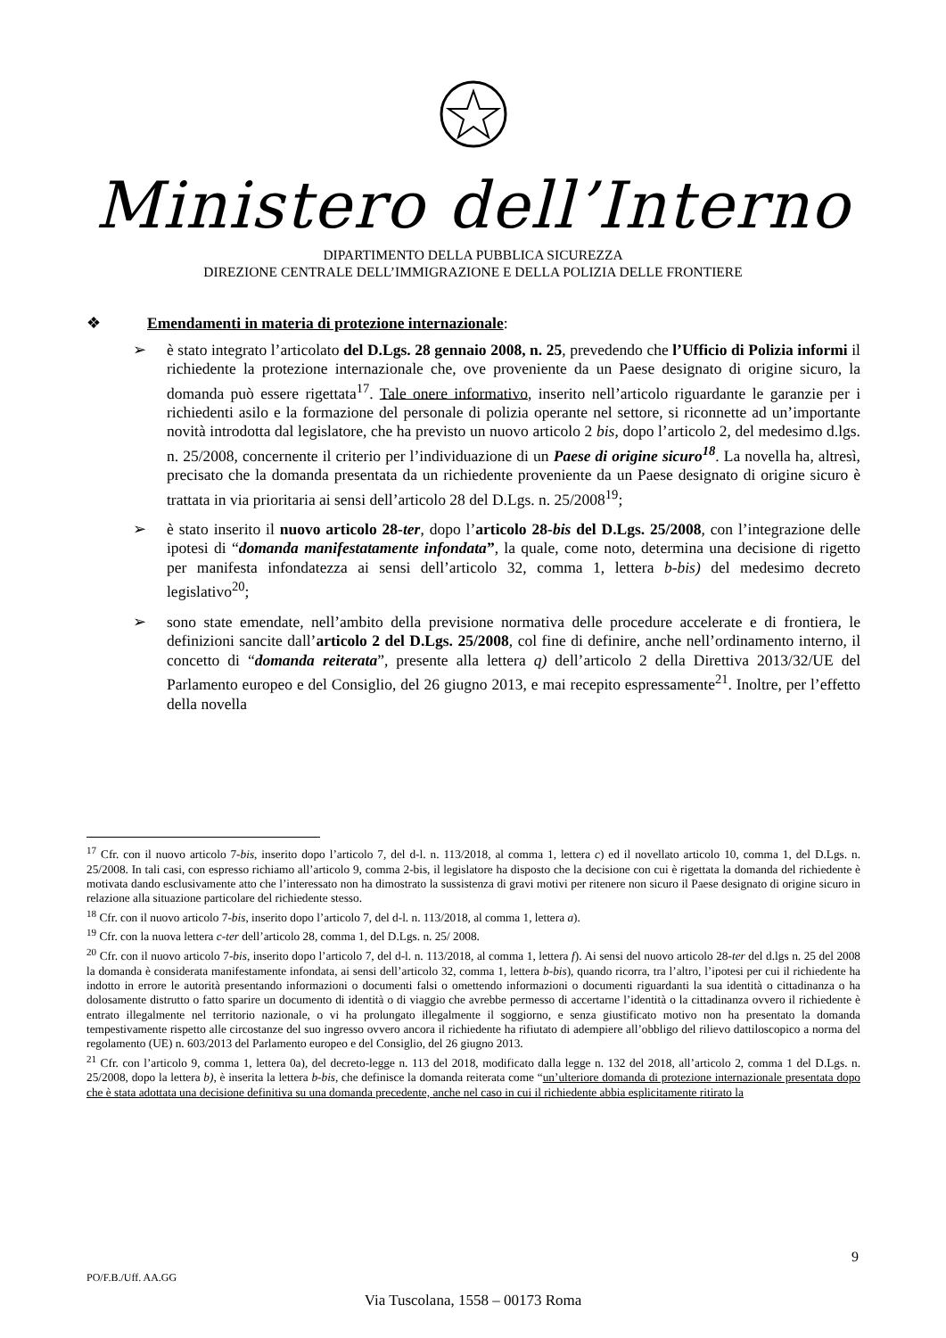Ministero dell’Interno
DIPARTIMENTO DELLA PUBBLICA SICUREZZA
DIREZIONE CENTRALE DELL’IMMIGRAZIONE E DELLA POLIZIA DELLE FRONTIERE
❖ Emendamenti in materia di protezione internazionale:
➢ è stato integrato l’articolato del D.Lgs. 28 gennaio 2008, n. 25, prevedendo che l’Ufficio di Polizia informi il richiedente la protezione internazionale che, ove proveniente da un Paese designato di origine sicuro, la domanda può essere rigettata<sup>17</sup>. Tale onere informativo, inserito nell’articolo riguardante le garanzie per i richiedenti asilo e la formazione del personale di polizia operante nel settore, si riconnette ad un’importante novità introdotta dal legislatore, che ha previsto un nuovo articolo 2 bis, dopo l’articolo 2, del medesimo d.lgs. n. 25/2008, concernente il criterio per l’individuazione di un Paese di origine sicuro<sup>18</sup>. La novella ha, altresì, precisato che la domanda presentata da un richiedente proveniente da un Paese designato di origine sicuro è trattata in via prioritaria ai sensi dell’articolo 28 del D.Lgs. n. 25/2008<sup>19</sup>;
➢ è stato inserito il nuovo articolo 28-ter, dopo l’articolo 28-bis del D.Lgs. 25/2008, con l’integrazione delle ipotesi di “domanda manifestatamente infondata”, la quale, come noto, determina una decisione di rigetto per manifesta infondatezza ai sensi dell’articolo 32, comma 1, lettera b-bis) del medesimo decreto legislativo<sup>20</sup>;
➢ sono state emendate, nell’ambito della previsione normativa delle procedure accelerate e di frontiera, le definizioni sancite dall’articolo 2 del D.Lgs. 25/2008, col fine di definire, anche nell’ordinamento interno, il concetto di “domanda reiterata”, presente alla lettera q) dell’articolo 2 della Direttiva 2013/32/UE del Parlamento europeo e del Consiglio, del 26 giugno 2013, e mai recepito espressamente<sup>21</sup>. Inoltre, per l’effetto della novella
<sup>17</sup> Cfr. con il nuovo articolo 7-bis, inserito dopo l’articolo 7, del d-l. n. 113/2018, al comma 1, lettera c) ed il novellato articolo 10, comma 1, del D.Lgs. n. 25/2008. In tali casi, con espresso richiamo all’articolo 9, comma 2-bis, il legislatore ha disposto che la decisione con cui è rigettata la domanda del richiedente è motivata dando esclusivamente atto che l’interessato non ha dimostrato la sussistenza di gravi motivi per ritenere non sicuro il Paese designato di origine sicuro in relazione alla situazione particolare del richiedente stesso.
<sup>18</sup> Cfr. con il nuovo articolo 7-bis, inserito dopo l’articolo 7, del d-l. n. 113/2018, al comma 1, lettera a).
<sup>19</sup> Cfr. con la nuova lettera c-ter dell’articolo 28, comma 1, del D.Lgs. n. 25/ 2008.
<sup>20</sup> Cfr. con il nuovo articolo 7-bis, inserito dopo l’articolo 7, del d-l. n. 113/2018, al comma 1, lettera f). Ai sensi del nuovo articolo 28-ter del d.lgs n. 25 del 2008 la domanda è considerata manifestamente infondata, ai sensi dell’articolo 32, comma 1, lettera b-bis), quando ricorra, tra l’altro, l’ipotesi per cui il richiedente ha indotto in errore le autorità presentando informazioni o documenti falsi o omettendo informazioni o documenti riguardanti la sua identità o cittadinanza o ha dolosamente distrutto o fatto sparire un documento di identità o di viaggio che avrebbe permesso di accertarne l’identità o la cittadinanza ovvero il richiedente è entrato illegalmente nel territorio nazionale, o vi ha prolungato illegalmente il soggiorno, e senza giustificato motivo non ha presentato la domanda tempestivamente rispetto alle circostanze del suo ingresso ovvero ancora il richiedente ha rifiutato di adempiere all’obbligo del rilievo dattiloscopico a norma del regolamento (UE) n. 603/2013 del Parlamento europeo e del Consiglio, del 26 giugno 2013.
<sup>21</sup> Cfr. con l’articolo 9, comma 1, lettera 0a), del decreto-legge n. 113 del 2018, modificato dalla legge n. 132 del 2018, all’articolo 2, comma 1 del D.Lgs. n. 25/2008, dopo la lettera b), è inserita la lettera b-bis, che definisce la domanda reiterata come “un’ulteriore domanda di protezione internazionale presentata dopo che è stata adottata una decisione definitiva su una domanda precedente, anche nel caso in cui il richiedente abbia esplicitamente ritirato la
9
PO/F.B./Uff. AA.GG
Via Tuscolana, 1558 – 00173 Roma